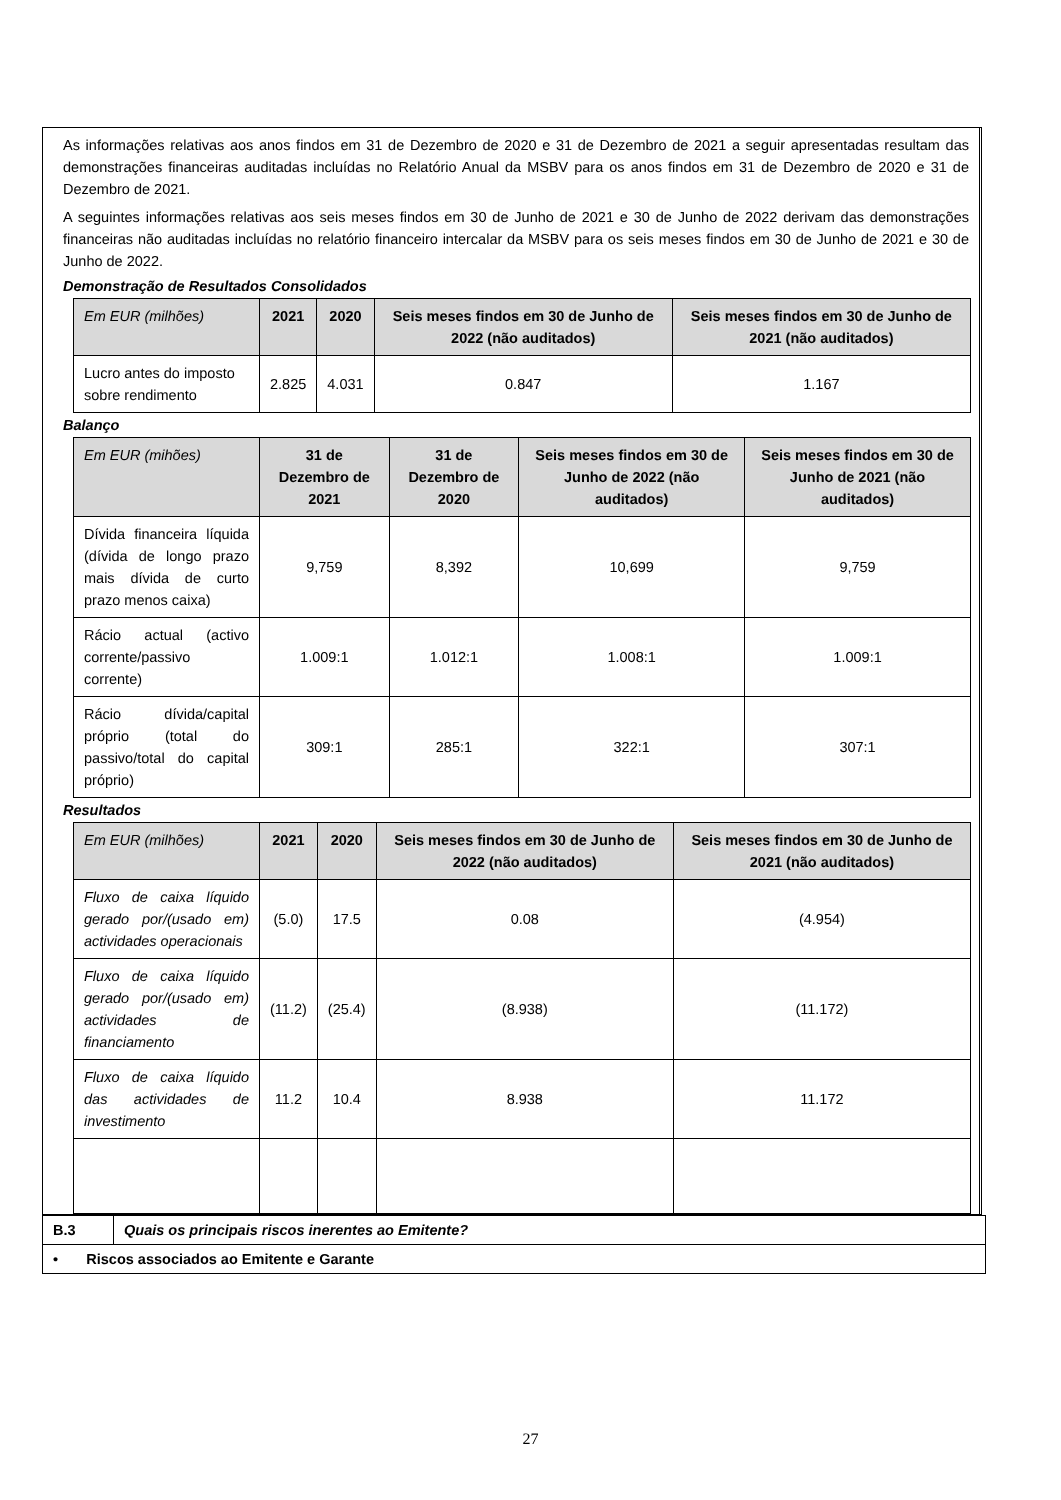As informações relativas aos anos findos em 31 de Dezembro de 2020 e 31 de Dezembro de 2021 a seguir apresentadas resultam das demonstrações financeiras auditadas incluídas no Relatório Anual da MSBV para os anos findos em 31 de Dezembro de 2020 e 31 de Dezembro de 2021.
A seguintes informações relativas aos seis meses findos em 30 de Junho de 2021 e 30 de Junho de 2022 derivam das demonstrações financeiras não auditadas incluídas no relatório financeiro intercalar da MSBV para os seis meses findos em 30 de Junho de 2021 e 30 de Junho de 2022.
Demonstração de Resultados Consolidados
| Em EUR (milhões) | 2021 | 2020 | Seis meses findos em 30 de Junho de 2022 (não auditados) | Seis meses findos em 30 de Junho de 2021 (não auditados) |
| --- | --- | --- | --- | --- |
| Lucro antes do imposto sobre rendimento | 2.825 | 4.031 | 0.847 | 1.167 |
Balanço
| Em EUR (mihões) | 31 de Dezembro de 2021 | 31 de Dezembro de 2020 | Seis meses findos em 30 de Junho de 2022 (não auditados) | Seis meses findos em 30 de Junho de 2021 (não auditados) |
| --- | --- | --- | --- | --- |
| Dívida financeira líquida (dívida de longo prazo mais dívida de curto prazo menos caixa) | 9,759 | 8,392 | 10,699 | 9,759 |
| Rácio actual (activo corrente/passivo corrente) | 1.009:1 | 1.012:1 | 1.008:1 | 1.009:1 |
| Rácio dívida/capital próprio (total do passivo/total do capital próprio) | 309:1 | 285:1 | 322:1 | 307:1 |
Resultados
| Em EUR (milhões) | 2021 | 2020 | Seis meses findos em 30 de Junho de 2022 (não auditados) | Seis meses findos em 30 de Junho de 2021 (não auditados) |
| --- | --- | --- | --- | --- |
| Fluxo de caixa líquido gerado por/(usado em) actividades operacionais | (5.0) | 17.5 | 0.08 | (4.954) |
| Fluxo de caixa líquido gerado por/(usado em) actividades de financiamento | (11.2) | (25.4) | (8.938) | (11.172) |
| Fluxo de caixa líquido das actividades de investimento | 11.2 | 10.4 | 8.938 | 11.172 |
| B.3 | Quais os principais riscos inerentes ao Emitente? |
| • Riscos associados ao Emitente e Garante | |
27